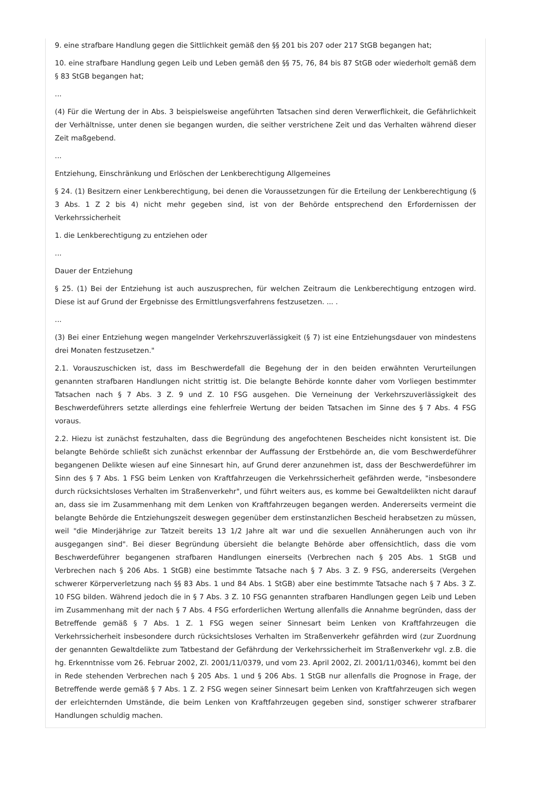9. eine strafbare Handlung gegen die Sittlichkeit gemäß den §§ 201 bis 207 oder 217 StGB begangen hat;
10. eine strafbare Handlung gegen Leib und Leben gemäß den §§ 75, 76, 84 bis 87 StGB oder wiederholt gemäß dem § 83 StGB begangen hat;
...
(4) Für die Wertung der in Abs. 3 beispielsweise angeführten Tatsachen sind deren Verwerflichkeit, die Gefährlichkeit der Verhältnisse, unter denen sie begangen wurden, die seither verstrichene Zeit und das Verhalten während dieser Zeit maßgebend.
...
Entziehung, Einschränkung und Erlöschen der Lenkberechtigung Allgemeines
§ 24. (1) Besitzern einer Lenkberechtigung, bei denen die Voraussetzungen für die Erteilung der Lenkberechtigung (§ 3 Abs. 1 Z 2 bis 4) nicht mehr gegeben sind, ist von der Behörde entsprechend den Erfordernissen der Verkehrssicherheit
1. die Lenkberechtigung zu entziehen oder
...
Dauer der Entziehung
§ 25. (1) Bei der Entziehung ist auch auszusprechen, für welchen Zeitraum die Lenkberechtigung entzogen wird. Diese ist auf Grund der Ergebnisse des Ermittlungsverfahrens festzusetzen. ... .
...
(3) Bei einer Entziehung wegen mangelnder Verkehrszuverlässigkeit (§ 7) ist eine Entziehungsdauer von mindestens drei Monaten festzusetzen."
2.1. Vorauszuschicken ist, dass im Beschwerdefall die Begehung der in den beiden erwähnten Verurteilungen genannten strafbaren Handlungen nicht strittig ist. Die belangte Behörde konnte daher vom Vorliegen bestimmter Tatsachen nach § 7 Abs. 3 Z. 9 und Z. 10 FSG ausgehen. Die Verneinung der Verkehrszuverlässigkeit des Beschwerdeführers setzte allerdings eine fehlerfreie Wertung der beiden Tatsachen im Sinne des § 7 Abs. 4 FSG voraus.
2.2. Hiezu ist zunächst festzuhalten, dass die Begründung des angefochtenen Bescheides nicht konsistent ist. Die belangte Behörde schließt sich zunächst erkennbar der Auffassung der Erstbehörde an, die vom Beschwerdeführer begangenen Delikte wiesen auf eine Sinnesart hin, auf Grund derer anzunehmen ist, dass der Beschwerdeführer im Sinn des § 7 Abs. 1 FSG beim Lenken von Kraftfahrzeugen die Verkehrssicherheit gefährden werde, "insbesondere durch rücksichtsloses Verhalten im Straßenverkehr", und führt weiters aus, es komme bei Gewaltdelikten nicht darauf an, dass sie im Zusammenhang mit dem Lenken von Kraftfahrzeugen begangen werden. Andererseits vermeint die belangte Behörde die Entziehungszeit deswegen gegenüber dem erstinstanzlichen Bescheid herabsetzen zu müssen, weil "die Minderjährige zur Tatzeit bereits 13 1/2 Jahre alt war und die sexuellen Annäherungen auch von ihr ausgegangen sind". Bei dieser Begründung übersieht die belangte Behörde aber offensichtlich, dass die vom Beschwerdeführer begangenen strafbaren Handlungen einerseits (Verbrechen nach § 205 Abs. 1 StGB und Verbrechen nach § 206 Abs. 1 StGB) eine bestimmte Tatsache nach § 7 Abs. 3 Z. 9 FSG, andererseits (Vergehen schwerer Körperverletzung nach §§ 83 Abs. 1 und 84 Abs. 1 StGB) aber eine bestimmte Tatsache nach § 7 Abs. 3 Z. 10 FSG bilden. Während jedoch die in § 7 Abs. 3 Z. 10 FSG genannten strafbaren Handlungen gegen Leib und Leben im Zusammenhang mit der nach § 7 Abs. 4 FSG erforderlichen Wertung allenfalls die Annahme begründen, dass der Betreffende gemäß § 7 Abs. 1 Z. 1 FSG wegen seiner Sinnesart beim Lenken von Kraftfahrzeugen die Verkehrssicherheit insbesondere durch rücksichtsloses Verhalten im Straßenverkehr gefährden wird (zur Zuordnung der genannten Gewaltdelikte zum Tatbestand der Gefährdung der Verkehrssicherheit im Straßenverkehr vgl. z.B. die hg. Erkenntnisse vom 26. Februar 2002, Zl. 2001/11/0379, und vom 23. April 2002, Zl. 2001/11/0346), kommt bei den in Rede stehenden Verbrechen nach § 205 Abs. 1 und § 206 Abs. 1 StGB nur allenfalls die Prognose in Frage, der Betreffende werde gemäß § 7 Abs. 1 Z. 2 FSG wegen seiner Sinnesart beim Lenken von Kraftfahrzeugen sich wegen der erleichternden Umstände, die beim Lenken von Kraftfahrzeugen gegeben sind, sonstiger schwerer strafbarer Handlungen schuldig machen.